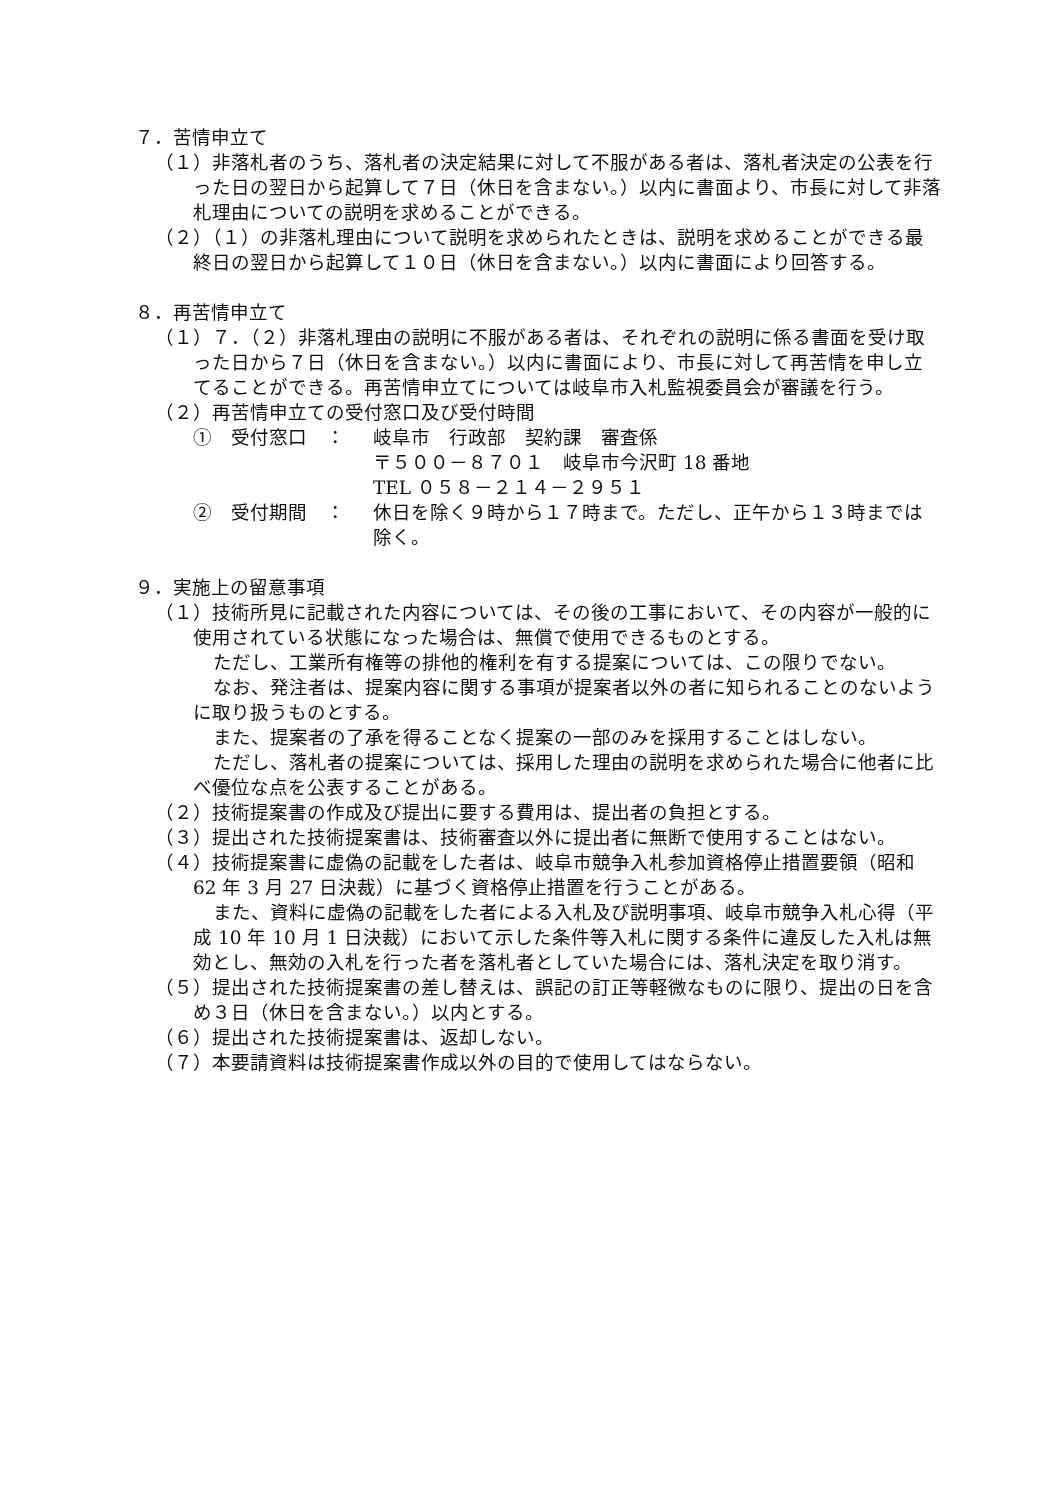７．苦情申立て
（１）非落札者のうち、落札者の決定結果に対して不服がある者は、落札者決定の公表を行った日の翌日から起算して７日（休日を含まない。）以内に書面より、市長に対して非落札理由についての説明を求めることができる。
（２）（１）の非落札理由について説明を求められたときは、説明を求めることができる最終日の翌日から起算して１０日（休日を含まない。）以内に書面により回答する。
８．再苦情申立て
（１）７．（２）非落札理由の説明に不服がある者は、それぞれの説明に係る書面を受け取った日から７日（休日を含まない。）以内に書面により、市長に対して再苦情を申し立てることができる。再苦情申立てについては岐阜市入札監視委員会が審議を行う。
（２）再苦情申立ての受付窓口及び受付時間
①　受付窓口　： 岐阜市　行政部　契約課　審査係
〒５００－８７０１　岐阜市今沢町 18 番地
TEL ０５８－２１４－２９５１
②　受付期間　： 休日を除く９時から１７時まで。ただし、正午から１３時までは除く。
９．実施上の留意事項
（１）技術所見に記載された内容については、その後の工事において、その内容が一般的に使用されている状態になった場合は、無償で使用できるものとする。
ただし、工業所有権等の排他的権利を有する提案については、この限りでない。
なお、発注者は、提案内容に関する事項が提案者以外の者に知られることのないように取り扱うものとする。
また、提案者の了承を得ることなく提案の一部のみを採用することはしない。
ただし、落札者の提案については、採用した理由の説明を求められた場合に他者に比べ優位な点を公表することがある。
（２）技術提案書の作成及び提出に要する費用は、提出者の負担とする。
（３）提出された技術提案書は、技術審査以外に提出者に無断で使用することはない。
（４）技術提案書に虚偽の記載をした者は、岐阜市競争入札参加資格停止措置要領（昭和 62 年 3 月 27 日決裁）に基づく資格停止措置を行うことがある。
また、資料に虚偽の記載をした者による入札及び説明事項、岐阜市競争入札心得（平成 10 年 10 月 1 日決裁）において示した条件等入札に関する条件に違反した入札は無効とし、無効の入札を行った者を落札者としていた場合には、落札決定を取り消す。
（５）提出された技術提案書の差し替えは、誤記の訂正等軽微なものに限り、提出の日を含め３日（休日を含まない。）以内とする。
（６）提出された技術提案書は、返却しない。
（７）本要請資料は技術提案書作成以外の目的で使用してはならない。